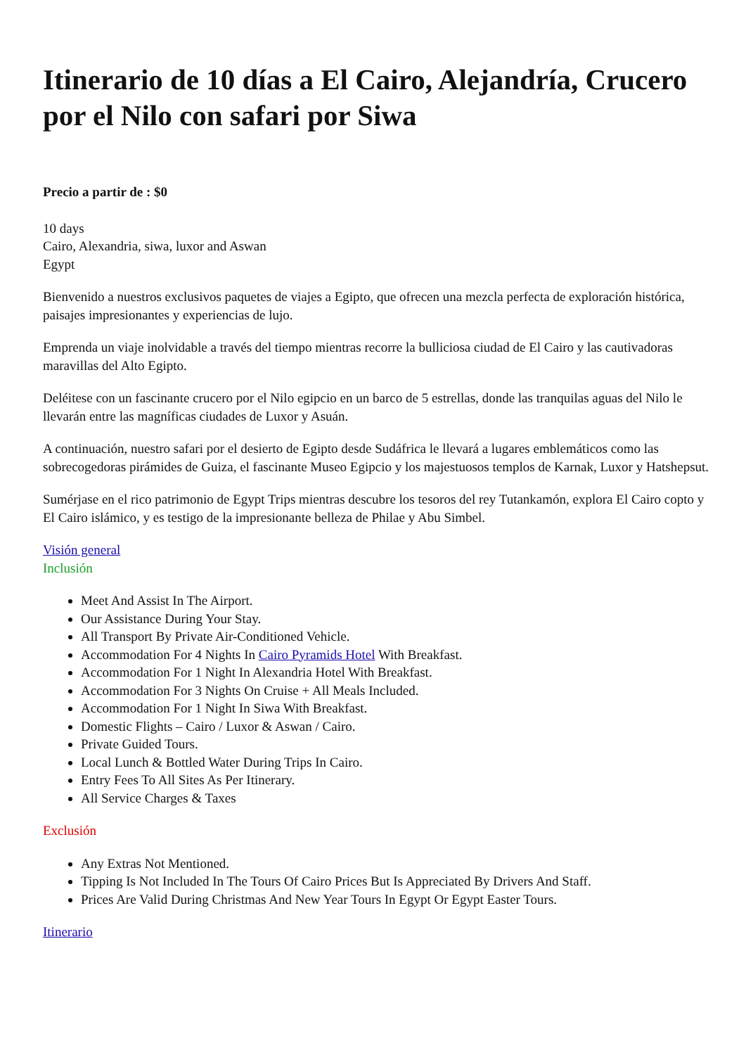Itinerario de 10 días a El Cairo, Alejandría, Crucero por el Nilo con safari por Siwa
Precio a partir de : $0
10 days
Cairo, Alexandria, siwa, luxor and Aswan
Egypt
Bienvenido a nuestros exclusivos paquetes de viajes a Egipto, que ofrecen una mezcla perfecta de exploración histórica, paisajes impresionantes y experiencias de lujo.
Emprenda un viaje inolvidable a través del tiempo mientras recorre la bulliciosa ciudad de El Cairo y las cautivadoras maravillas del Alto Egipto.
Deléitese con un fascinante crucero por el Nilo egipcio en un barco de 5 estrellas, donde las tranquilas aguas del Nilo le llevarán entre las magníficas ciudades de Luxor y Asuán.
A continuación, nuestro safari por el desierto de Egipto desde Sudáfrica le llevará a lugares emblemáticos como las sobrecogedoras pirámides de Guiza, el fascinante Museo Egipcio y los majestuosos templos de Karnak, Luxor y Hatshepsut.
Sumérjase en el rico patrimonio de Egypt Trips mientras descubre los tesoros del rey Tutankamón, explora El Cairo copto y El Cairo islámico, y es testigo de la impresionante belleza de Philae y Abu Simbel.
Visión general
Inclusión
Meet And Assist In The Airport.
Our Assistance During Your Stay.
All Transport By Private Air-Conditioned Vehicle.
Accommodation For 4 Nights In Cairo Pyramids Hotel With Breakfast.
Accommodation For 1 Night In Alexandria Hotel With Breakfast.
Accommodation For 3 Nights On Cruise + All Meals Included.
Accommodation For 1 Night In Siwa With Breakfast.
Domestic Flights – Cairo / Luxor & Aswan / Cairo.
Private Guided Tours.
Local Lunch & Bottled Water During Trips In Cairo.
Entry Fees To All Sites As Per Itinerary.
All Service Charges & Taxes
Exclusión
Any Extras Not Mentioned.
Tipping Is Not Included In The Tours Of Cairo Prices But Is Appreciated By Drivers And Staff.
Prices Are Valid During Christmas And New Year Tours In Egypt Or Egypt Easter Tours.
Itinerario